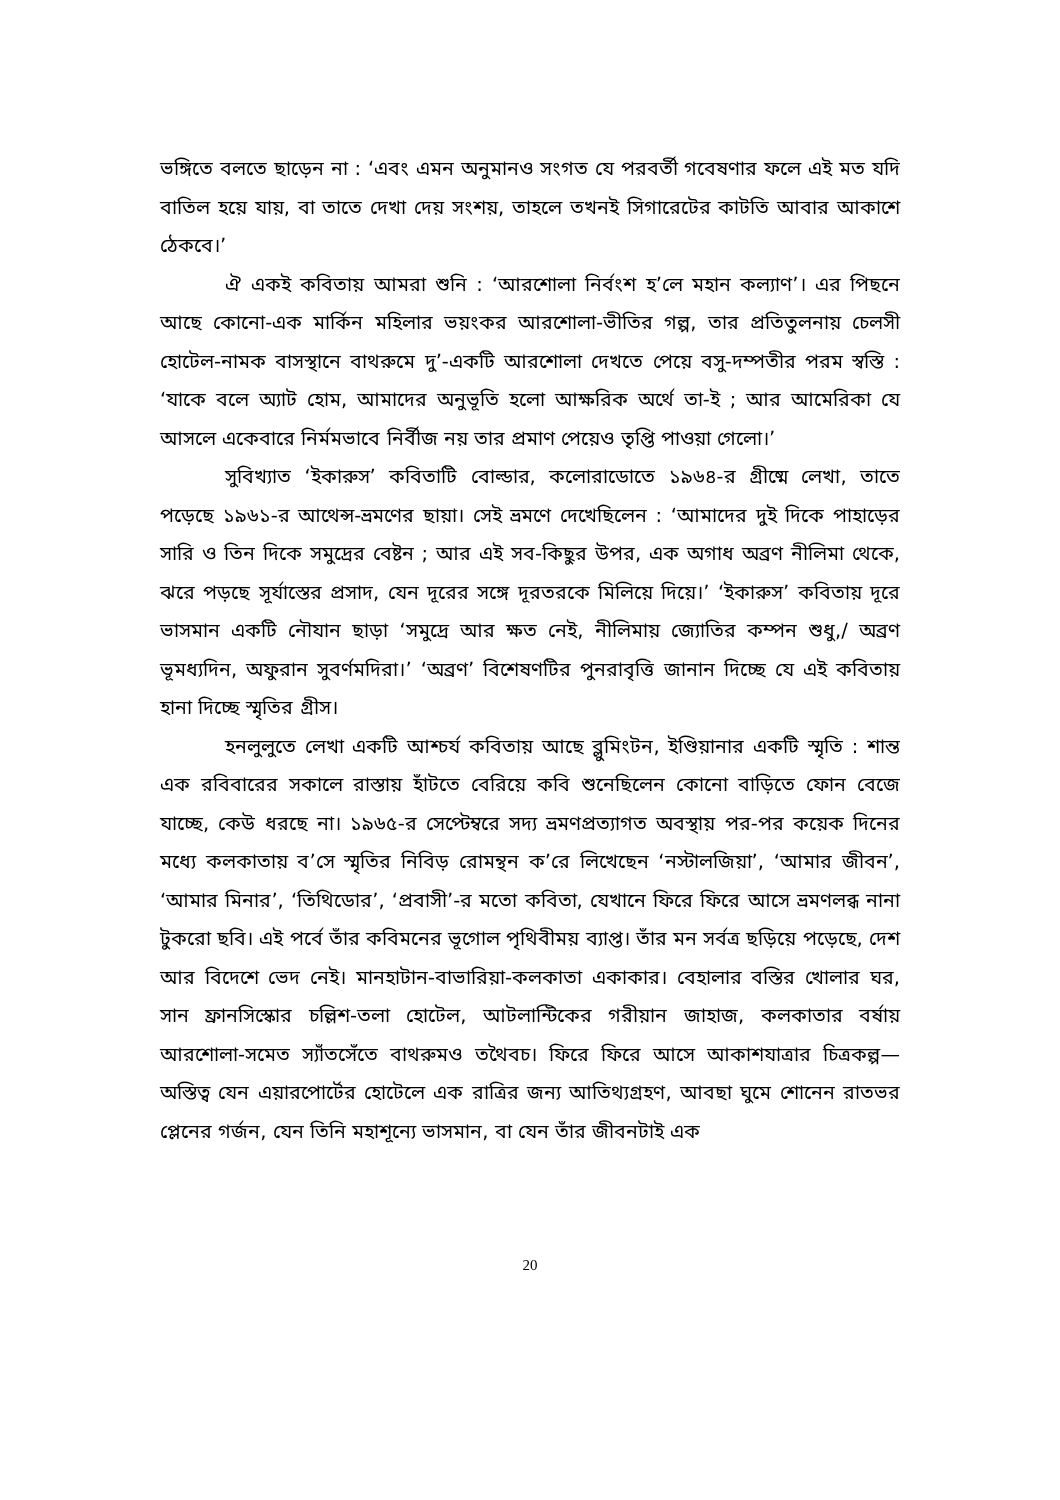ভঙ্গিতে বলতে ছাড়েন না : ‘এবং এমন অনুমানও সংগত যে পরবর্তী গবেষণার ফলে এই মত যদি বাতিল হয়ে যায়, বা তাতে দেখা দেয় সংশয়, তাহলে তখনই সিগারেটের কাটতি আবার আকাশে ঠেকবে।’
ঐ একই কবিতায় আমরা শুনি : ‘আরশোলা নির্বংশ হ’লে মহান কল্যাণ’। এর পিছনে আছে কোনো-এক মার্কিন মহিলার ভয়ংকর আরশোলা-ভীতির গল্প, তার প্রতিতুলনায় চেলসী হোটেল-নামক বাসস্থানে বাথরুমে দু’-একটি আরশোলা দেখতে পেয়ে বসু-দম্পতীর পরম স্বস্তি : ‘যাকে বলে অ্যাট হোম, আমাদের অনুভূতি হলো আক্ষরিক অর্থে তা-ই ; আর আমেরিকা যে আসলে একেবারে নির্মমভাবে নির্বীজ নয় তার প্রমাণ পেয়েও তৃপ্তি পাওয়া গেলো।’
সুবিখ্যাত ‘ইকারুস’ কবিতাটি বোল্ডার, কলোরাডোতে ১৯৬৪-র গ্রীষ্মে লেখা, তাতে পড়েছে ১৯৬১-র আথেন্স-ভ্রমণের ছায়া। সেই ভ্রমণে দেখেছিলেন : ‘আমাদের দুই দিকে পাহাড়ের সারি ও তিন দিকে সমুদ্রের বেষ্টন ; আর এই সব-কিছুর উপর, এক অগাধ অব্রণ নীলিমা থেকে, ঝরে পড়ছে সূর্যাস্তের প্রসাদ, যেন দূরের সঙ্গে দূরতরকে মিলিয়ে দিয়ে।’ ‘ইকারুস’ কবিতায় দূরে ভাসমান একটি নৌযান ছাড়া ‘সমুদ্রে আর ক্ষত নেই, নীলিমায় জ্যোতির কম্পন শুধু,/ অব্রণ ভূমধ্যদিন, অফুরান সুবর্ণমদিরা।’ ‘অব্রণ’ বিশেষণটির পুনরাবৃত্তি জানান দিচ্ছে যে এই কবিতায় হানা দিচ্ছে স্মৃতির গ্রীস।
হনলুলুতে লেখা একটি আশ্চর্য কবিতায় আছে ব্লুমিংটন, ইণ্ডিয়ানার একটি স্মৃতি : শান্ত এক রবিবারের সকালে রাস্তায় হাঁটতে বেরিয়ে কবি শুনেছিলেন কোনো বাড়িতে ফোন বেজে যাচ্ছে, কেউ ধরছে না। ১৯৬৫-র সেপ্টেম্বরে সদ্য ভ্রমণপ্রত্যাগত অবস্থায় পর-পর কয়েক দিনের মধ্যে কলকাতায় ব’সে স্মৃতির নিবিড় রোমন্থন ক’রে লিখেছেন ‘নস্টালজিয়া’, ‘আমার জীবন’, ‘আমার মিনার’, ‘তিথিডোর’, ‘প্রবাসী’-র মতো কবিতা, যেখানে ফিরে ফিরে আসে ভ্রমণলব্ধ নানা টুকরো ছবি। এই পর্বে তাঁর কবিমনের ভূগোল পৃথিবীময় ব্যাপ্ত। তাঁর মন সর্বত্র ছড়িয়ে পড়েছে, দেশ আর বিদেশে ভেদ নেই। মানহাটান-বাভারিয়া-কলকাতা একাকার। বেহালার বস্তির খোলার ঘর, সান ফ্রানসিস্কোর চল্লিশ-তলা হোটেল, আটলান্টিকের গরীয়ান জাহাজ, কলকাতার বর্ষায় আরশোলা-সমেত স্যাঁতসেঁতে বাথরুমও তথৈবচ। ফিরে ফিরে আসে আকাশযাত্রার চিত্রকল্প—অস্তিত্ব যেন এয়ারপোর্টের হোটেলে এক রাত্রির জন্য আতিথ্যগ্রহণ, আবছা ঘুমে শোনেন রাতভর প্লেনের গর্জন, যেন তিনি মহাশূন্যে ভাসমান, বা যেন তাঁর জীবনটাই এক
20